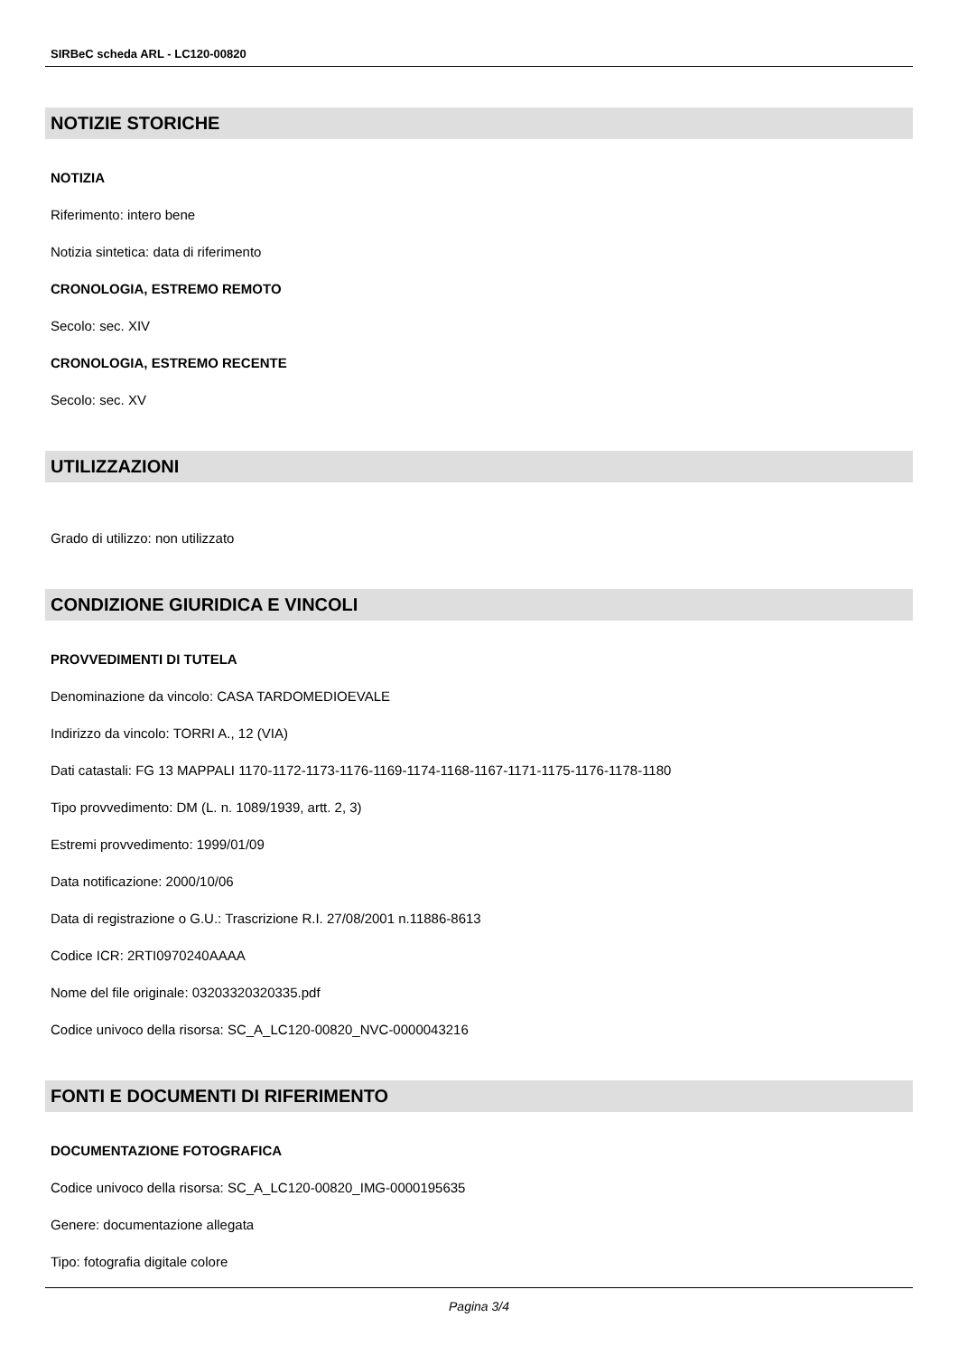SIRBeC scheda ARL - LC120-00820
NOTIZIE STORICHE
NOTIZIA
Riferimento: intero bene
Notizia sintetica: data di riferimento
CRONOLOGIA, ESTREMO REMOTO
Secolo: sec. XIV
CRONOLOGIA, ESTREMO RECENTE
Secolo: sec. XV
UTILIZZAZIONI
Grado di utilizzo: non utilizzato
CONDIZIONE GIURIDICA E VINCOLI
PROVVEDIMENTI DI TUTELA
Denominazione da vincolo: CASA TARDOMEDIOEVALE
Indirizzo da vincolo: TORRI A., 12 (VIA)
Dati catastali: FG 13 MAPPALI 1170-1172-1173-1176-1169-1174-1168-1167-1171-1175-1176-1178-1180
Tipo provvedimento: DM (L. n. 1089/1939, artt. 2, 3)
Estremi provvedimento: 1999/01/09
Data notificazione: 2000/10/06
Data di registrazione o G.U.: Trascrizione R.I. 27/08/2001 n.11886-8613
Codice ICR: 2RTI0970240AAAA
Nome del file originale: 03203320320335.pdf
Codice univoco della risorsa: SC_A_LC120-00820_NVC-0000043216
FONTI E DOCUMENTI DI RIFERIMENTO
DOCUMENTAZIONE FOTOGRAFICA
Codice univoco della risorsa: SC_A_LC120-00820_IMG-0000195635
Genere: documentazione allegata
Tipo: fotografia digitale colore
Pagina 3/4